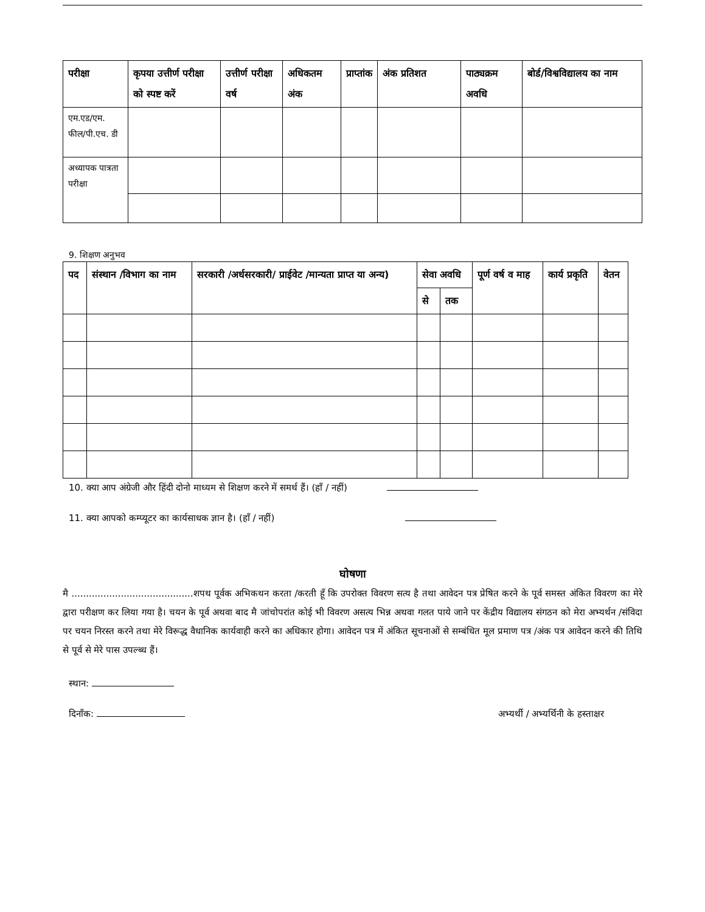| परीक्षा | कृपया उत्तीर्ण परीक्षा को स्पष्ट करें | उत्तीर्ण परीक्षा वर्ष | अधिकतम अंक | प्राप्तांक | अंक प्रतिशत | पाठ्यक्रम अवधि | बोर्ड/विश्वविद्यालय का नाम |
| --- | --- | --- | --- | --- | --- | --- | --- |
| एम.एड/एम. फील/पी.एच. डी | | | | | | | |
| अध्यापक पात्रता परीक्षा | | | | | | | |
9. शिक्षण अनुभव
| पद | संस्थान /विभाग का नाम | सरकारी /अर्धसरकारी/ प्राईवेट /मान्यता प्राप्त या अन्य) | सेवा अवधि | | पूर्ण वर्ष व माह | कार्य प्रकृति | वेतन |
| --- | --- | --- | --- | --- | --- | --- | --- |
| | | | से | तक | | | |
10. क्या आप अंग्रेजी और हिंदी दोनो माध्यम से शिक्षण करने में समर्थ हैं। (हॉं / नहीं)
11. क्या आपको कम्प्यूटर का कार्यसाधक ज्ञान है। (हाँ / नहीं)
घोषणा
मै ..........................................शपथ पूर्वक अभिकथन करता /करती हूँ कि उपरोक्त विवरण सत्य है तथा आवेदन पत्र प्रेषित करने के पूर्व समस्त अंकित विवरण का मेरे द्वारा परीक्षण कर लिया गया है। चयन के पूर्व अथवा बाद मै जांचोपरांत कोई भी विवरण असत्य भिन्न अथवा गलत पाये जाने पर केंद्रीय विद्यालय संगठन को मेरा अभ्यर्थन /संविदा पर चयन निरस्त करने तथा मेरे विरूद्ध वैधानिक कार्यवाही करने का अधिकार होगा। आवेदन पत्र में अंकित सूचनाओं से सम्बंधित मूल प्रमाण पत्र /अंक पत्र आवेदन करने की तिथि से पूर्व से मेरे पास उपल्ब्ध हैं।
स्थान:
दिनाँक: अभ्यर्थी / अभ्यर्थिनी के हस्ताक्षर